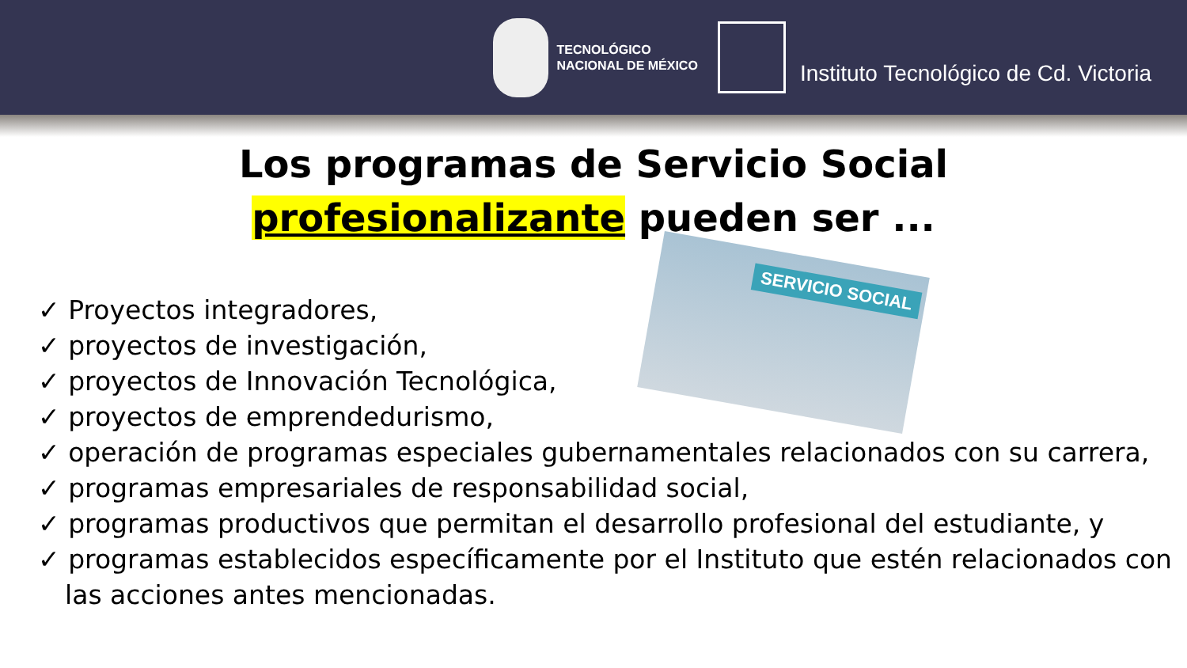TECNOLÓGICO
NACIONAL DE MÉXICO
Instituto Tecnológico de Cd. Victoria
Los programas de Servicio Social
profesionalizante pueden ser ...
SERVICIO SOCIAL
✓ Proyectos integradores,
✓ proyectos de investigación,
✓ proyectos de Innovación Tecnológica,
✓ proyectos de emprendedurismo,
✓ operación de programas especiales gubernamentales relacionados con su carrera,
✓ programas empresariales de responsabilidad social,
✓ programas productivos que permitan el desarrollo profesional del estudiante, y
✓ programas establecidos específicamente por el Instituto que estén relacionados con las acciones antes mencionadas.